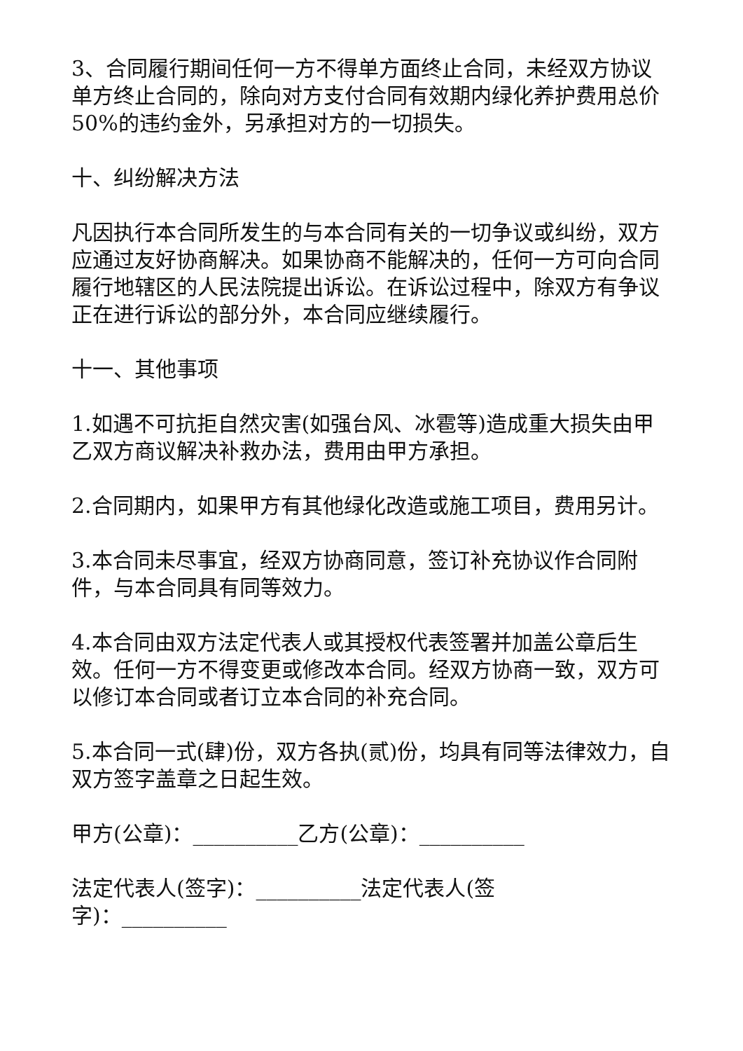3、合同履行期间任何一方不得单方面终止合同，未经双方协议单方终止合同的，除向对方支付合同有效期内绿化养护费用总价50%的违约金外，另承担对方的一切损失。
十、纠纷解决方法
凡因执行本合同所发生的与本合同有关的一切争议或纠纷，双方应通过友好协商解决。如果协商不能解决的，任何一方可向合同履行地辖区的人民法院提出诉讼。在诉讼过程中，除双方有争议正在进行诉讼的部分外，本合同应继续履行。
十一、其他事项
1.如遇不可抗拒自然灾害(如强台风、冰雹等)造成重大损失由甲乙双方商议解决补救办法，费用由甲方承担。
2.合同期内，如果甲方有其他绿化改造或施工项目，费用另计。
3.本合同未尽事宜，经双方协商同意，签订补充协议作合同附件，与本合同具有同等效力。
4.本合同由双方法定代表人或其授权代表签署并加盖公章后生效。任何一方不得变更或修改本合同。经双方协商一致，双方可以修订本合同或者订立本合同的补充合同。
5.本合同一式(肆)份，双方各执(贰)份，均具有同等法律效力，自双方签字盖章之日起生效。
甲方(公章)：__________乙方(公章)：__________
法定代表人(签字)：__________法定代表人(签字)：__________